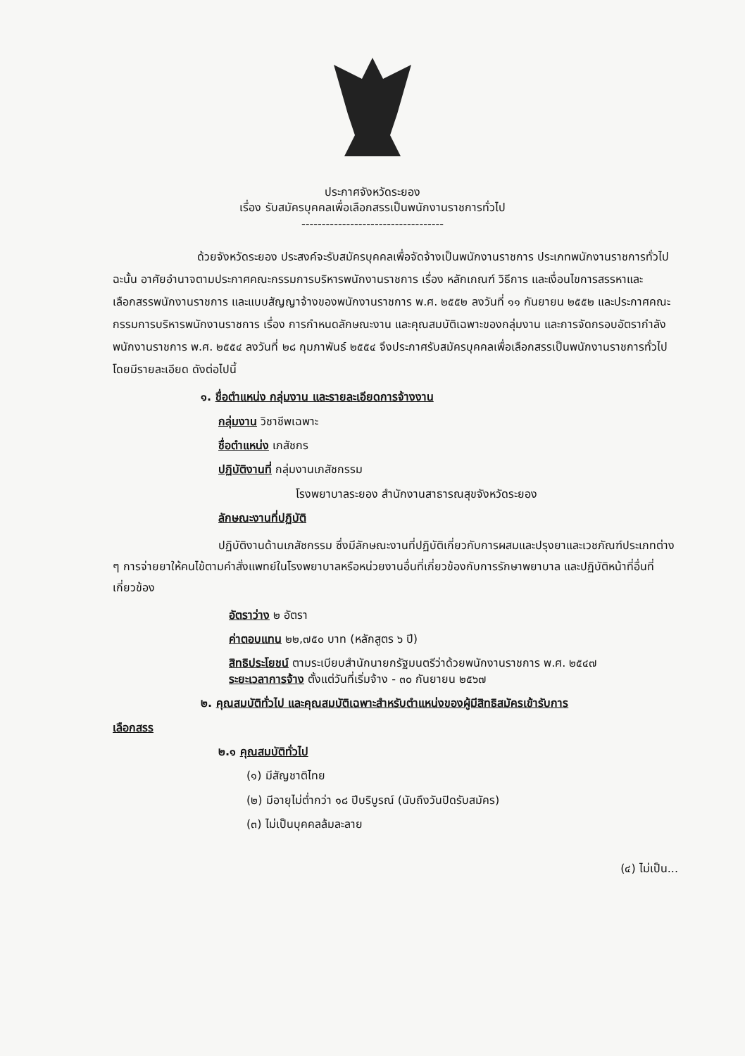ประกาศจังหวัดระยอง
เรื่อง รับสมัครบุคคลเพื่อเลือกสรรเป็นพนักงานราชการทั่วไป
-----------------------------------
ด้วยจังหวัดระยอง ประสงค์จะรับสมัครบุคคลเพื่อจัดจ้างเป็นพนักงานราชการ ประเภทพนักงานราชการทั่วไป ฉะนั้น อาศัยอำนาจตามประกาศคณะกรรมการบริหารพนักงานราชการ เรื่อง หลักเกณฑ์ วิธีการ และเงื่อนไขการสรรหาและเลือกสรรพนักงานราชการ และแบบสัญญาจ้างของพนักงานราชการ พ.ศ. ๒๕๕๒ ลงวันที่ ๑๑ กันยายน ๒๕๕๒ และประกาศคณะกรรมการบริหารพนักงานราชการ เรื่อง การกำหนดลักษณะงาน และคุณสมบัติเฉพาะของกลุ่มงาน และการจัดกรอบอัตรากำลังพนักงานราชการ พ.ศ. ๒๕๕๔ ลงวันที่ ๒๘ กุมภาพันธ์ ๒๕๕๔ จึงประกาศรับสมัครบุคคลเพื่อเลือกสรรเป็นพนักงานราชการทั่วไป โดยมีรายละเอียด ดังต่อไปนี้
๑. ชื่อตำแหน่ง กลุ่มงาน และรายละเอียดการจ้างงาน
กลุ่มงาน วิชาชีพเฉพาะ
ชื่อตำแหน่ง เภสัชกร
ปฏิบัติงานที่ กลุ่มงานเภสัชกรรม
โรงพยาบาลระยอง สำนักงานสาธารณสุขจังหวัดระยอง
ลักษณะงานที่ปฏิบัติ
ปฏิบัติงานด้านเภสัชกรรม ซึ่งมีลักษณะงานที่ปฏิบัติเกี่ยวกับการผสมและปรุงยาและเวชภัณฑ์ประเภทต่าง ๆ การจ่ายยาให้คนไข้ตามคำสั่งแพทย์ในโรงพยาบาลหรือหน่วยงานอื่นที่เกี่ยวข้องกับการรักษาพยาบาล และปฏิบัติหน้าที่อื่นที่เกี่ยวข้อง
อัตราว่าง ๒ อัตรา
ค่าตอบแทน ๒๒,๗๕๐ บาท (หลักสูตร ๖ ปี)
สิทธิประโยชน์ ตามระเบียบสำนักนายกรัฐมนตรีว่าด้วยพนักงานราชการ พ.ศ. ๒๕๔๗
ระยะเวลาการจ้าง ตั้งแต่วันที่เริ่มจ้าง - ๓๐ กันยายน ๒๕๖๗
๒. คุณสมบัติทั่วไป และคุณสมบัติเฉพาะสำหรับตำแหน่งของผู้มีสิทธิสมัครเข้ารับการ
เลือกสรร
๒.๑ คุณสมบัติทั่วไป
(๑) มีสัญชาติไทย
(๒) มีอายุไม่ต่ำกว่า ๑๘ ปีบริบูรณ์ (นับถึงวันปิดรับสมัคร)
(๓) ไม่เป็นบุคคลล้มละลาย
(๔) ไม่เป็น...